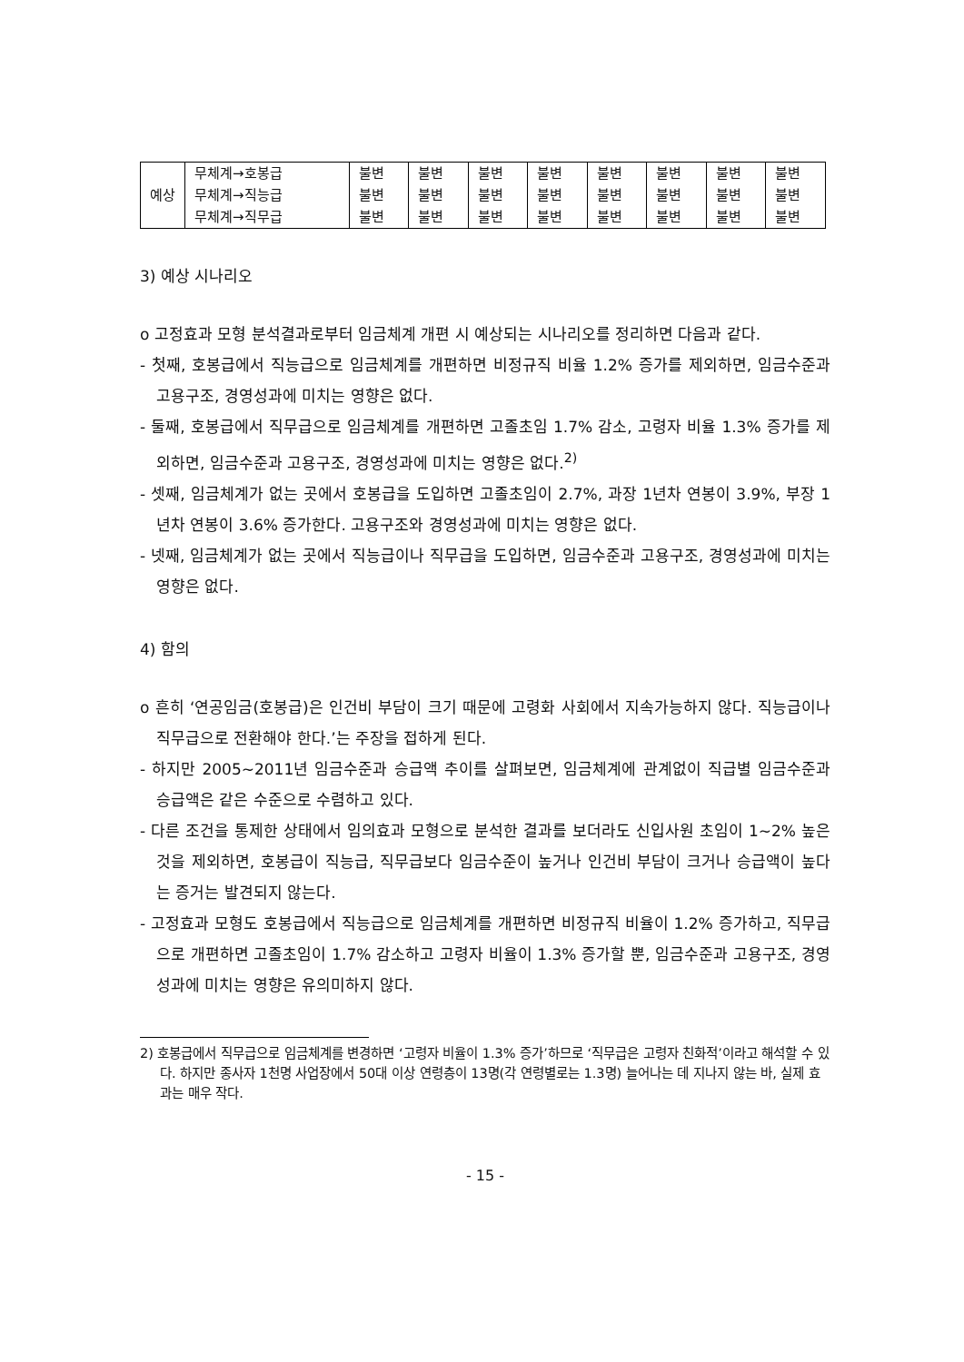| 예상 | 무체계→호봉급 | 불변 | 불변 | 불변 | 불변 | 불변 | 불변 | 불변 | 불변 |
| | 무체계→직능급 | 불변 | 불변 | 불변 | 불변 | 불변 | 불변 | 불변 | 불변 |
| | 무체계→직무급 | 불변 | 불변 | 불변 | 불변 | 불변 | 불변 | 불변 | 불변 |
3) 예상 시나리오
o 고정효과 모형 분석결과로부터 임금체계 개편 시 예상되는 시나리오를 정리하면 다음과 같다.
- 첫째, 호봉급에서 직능급으로 임금체계를 개편하면 비정규직 비율 1.2% 증가를 제외하면, 임금수준과 고용구조, 경영성과에 미치는 영향은 없다.
- 둘째, 호봉급에서 직무급으로 임금체계를 개편하면 고졸초임 1.7% 감소, 고령자 비율 1.3% 증가를 제외하면, 임금수준과 고용구조, 경영성과에 미치는 영향은 없다.<sup>2)</sup>
- 셋째, 임금체계가 없는 곳에서 호봉급을 도입하면 고졸초임이 2.7%, 과장 1년차 연봉이 3.9%, 부장 1년차 연봉이 3.6% 증가한다. 고용구조와 경영성과에 미치는 영향은 없다.
- 넷째, 임금체계가 없는 곳에서 직능급이나 직무급을 도입하면, 임금수준과 고용구조, 경영성과에 미치는 영향은 없다.
4) 함의
o 흔히 ‘연공임금(호봉급)은 인건비 부담이 크기 때문에 고령화 사회에서 지속가능하지 않다. 직능급이나 직무급으로 전환해야 한다.’는 주장을 접하게 된다.
- 하지만 2005~2011년 임금수준과 승급액 추이를 살펴보면, 임금체계에 관계없이 직급별 임금수준과 승급액은 같은 수준으로 수렴하고 있다.
- 다른 조건을 통제한 상태에서 임의효과 모형으로 분석한 결과를 보더라도 신입사원 초임이 1~2% 높은 것을 제외하면, 호봉급이 직능급, 직무급보다 임금수준이 높거나 인건비 부담이 크거나 승급액이 높다는 증거는 발견되지 않는다.
- 고정효과 모형도 호봉급에서 직능급으로 임금체계를 개편하면 비정규직 비율이 1.2% 증가하고, 직무급으로 개편하면 고졸초임이 1.7% 감소하고 고령자 비율이 1.3% 증가할 뿐, 임금수준과 고용구조, 경영성과에 미치는 영향은 유의미하지 않다.
2) 호봉급에서 직무급으로 임금체계를 변경하면 ‘고령자 비율이 1.3% 증가’하므로 ‘직무급은 고령자 친화적’이라고 해석할 수 있다. 하지만 종사자 1천명 사업장에서 50대 이상 연령층이 13명(각 연령별로는 1.3명) 늘어나는 데 지나지 않는 바, 실제 효과는 매우 작다.
- 15 -